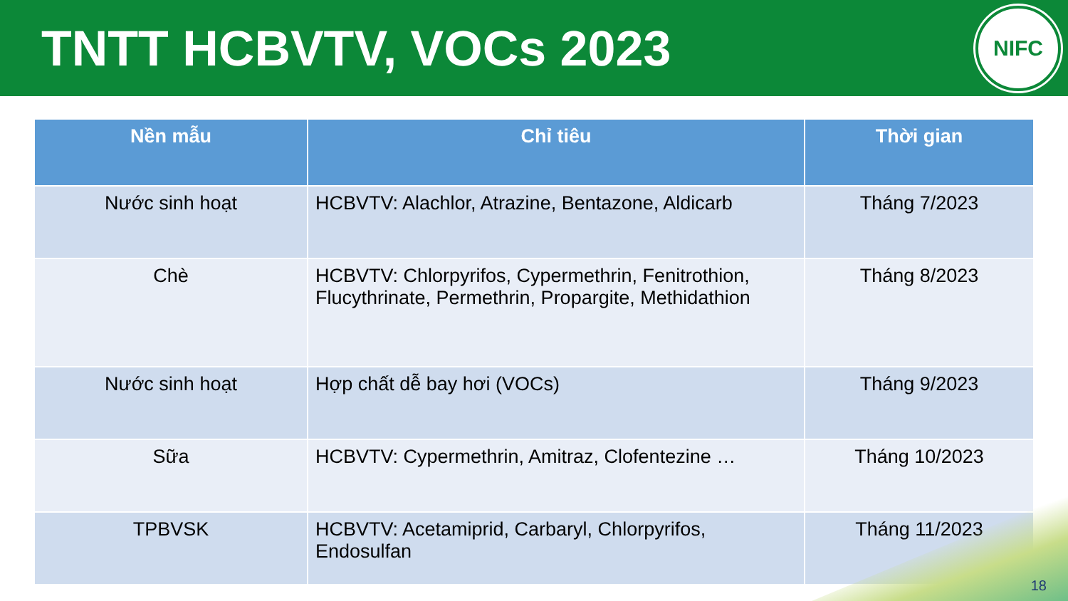TNTT HCBVTV, VOCs 2023
NIFC
| Nền mẫu | Chỉ tiêu | Thời gian |
| --- | --- | --- |
| Nước sinh hoạt | HCBVTV: Alachlor, Atrazine, Bentazone, Aldicarb | Tháng 7/2023 |
| Chè | HCBVTV: Chlorpyrifos, Cypermethrin, Fenitrothion, Flucythrinate, Permethrin, Propargite, Methidathion | Tháng 8/2023 |
| Nước sinh hoạt | Hợp chất dễ bay hơi (VOCs) | Tháng 9/2023 |
| Sữa | HCBVTV: Cypermethrin, Amitraz, Clofentezine … | Tháng 10/2023 |
| TPBVSK | HCBVTV: Acetamiprid, Carbaryl, Chlorpyrifos, Endosulfan | Tháng 11/2023 |
18